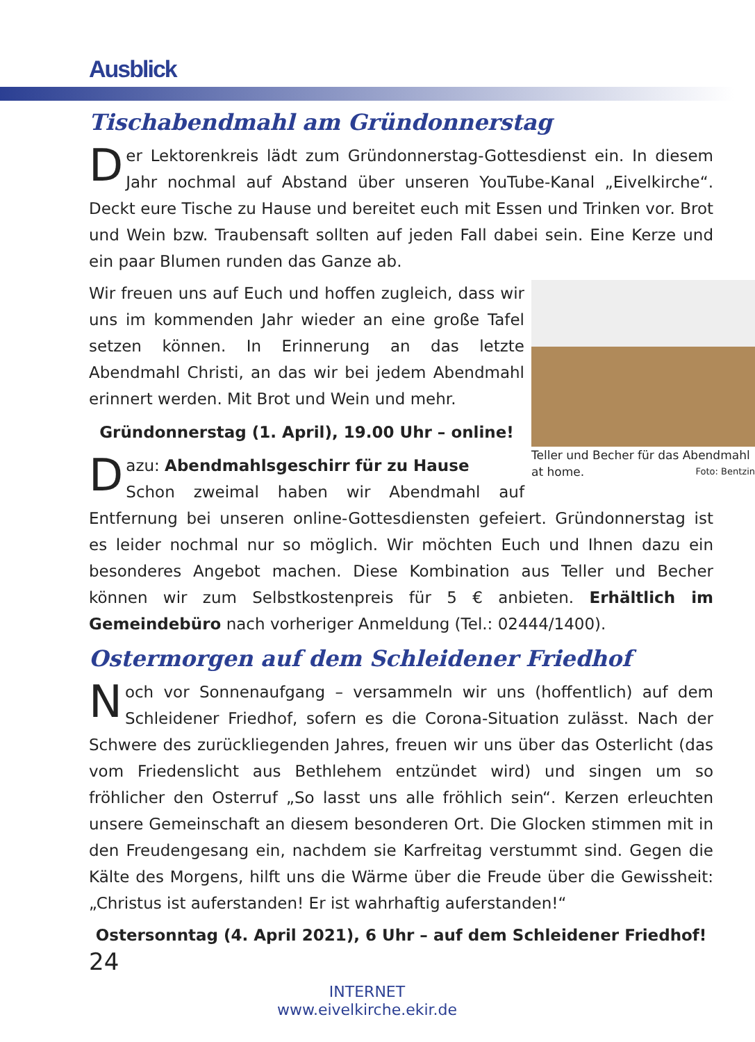Ausblick
Tischabendmahl am Gründonnerstag
Der Lektorenkreis lädt zum Gründonnerstag-Gottesdienst ein. In diesem Jahr nochmal auf Abstand über unseren YouTube-Kanal „Eivelkirche“. Deckt eure Tische zu Hause und bereitet euch mit Essen und Trinken vor. Brot und Wein bzw. Traubensaft sollten auf jeden Fall dabei sein. Eine Kerze und ein paar Blumen runden das Ganze ab.
Teller und Becher für das Abendmahl at home. Foto: Bentzin
Wir freuen uns auf Euch und hoffen zugleich, dass wir uns im kommenden Jahr wieder an eine große Tafel setzen können. In Erinnerung an das letzte Abendmahl Christi, an das wir bei jedem Abendmahl erinnert werden. Mit Brot und Wein und mehr.
Gründonnerstag (1. April), 19.00 Uhr – online!
Dazu: Abendmahlsgeschirr für zu Hause
Schon zweimal haben wir Abendmahl auf Entfernung bei unseren online-Gottesdiensten gefeiert. Gründonnerstag ist es leider nochmal nur so möglich. Wir möchten Euch und Ihnen dazu ein besonderes Angebot machen. Diese Kombination aus Teller und Becher können wir zum Selbstkostenpreis für 5 € anbieten. Erhältlich im Gemeindebüro nach vorheriger Anmeldung (Tel.: 02444/1400).
Ostermorgen auf dem Schleidener Friedhof
Noch vor Sonnenaufgang – versammeln wir uns (hoffentlich) auf dem Schleidener Friedhof, sofern es die Corona-Situation zulässt. Nach der Schwere des zurückliegenden Jahres, freuen wir uns über das Osterlicht (das vom Friedenslicht aus Bethlehem entzündet wird) und singen um so fröhlicher den Osterruf „So lasst uns alle fröhlich sein“. Kerzen erleuchten unsere Gemeinschaft an diesem besonderen Ort. Die Glocken stimmen mit in den Freudengesang ein, nachdem sie Karfreitag verstummt sind. Gegen die Kälte des Morgens, hilft uns die Wärme über die Freude über die Gewissheit: „Christus ist auferstanden! Er ist wahrhaftig auferstanden!“
Ostersonntag (4. April 2021), 6 Uhr – auf dem Schleidener Friedhof!
24
INTERNET
www.eivelkirche.ekir.de